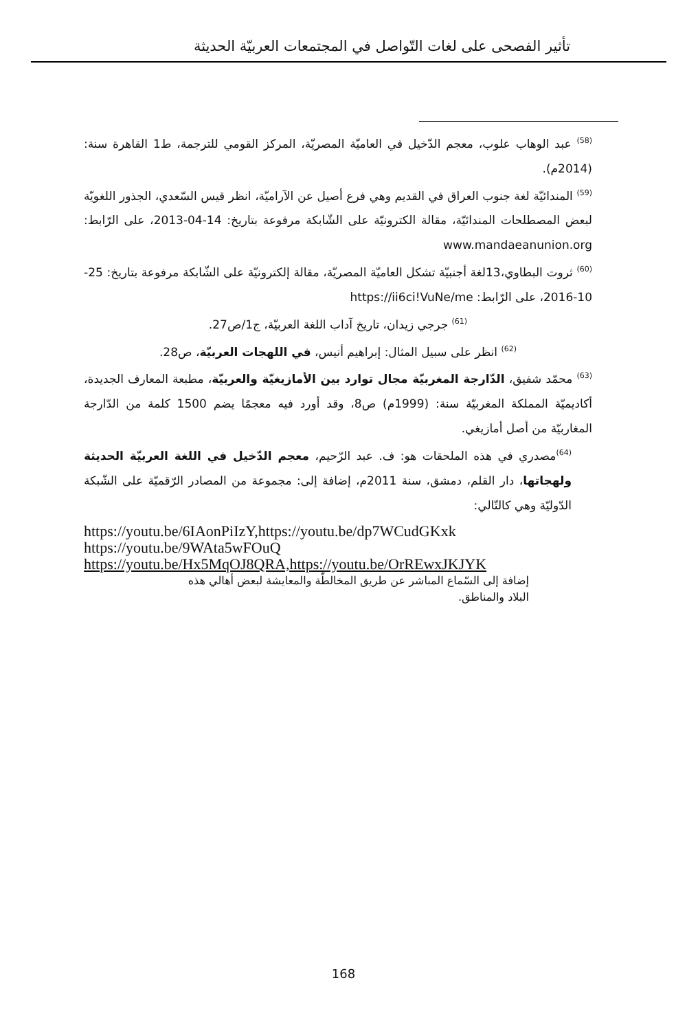تأثير الفصحى على لغات التّواصل في المجتمعات العربيّة الحديثة
<sup>(58)</sup> عبد الوهاب علوب، معجم الدّخيل في العاميّة المصريّة، المركز القومي للترجمة، ط1 القاهرة سنة: (2014م).
<sup>(59)</sup> المندائيّة لغة جنوب العراق في القديم وهي فرع أصيل عن الآراميّة، انظر قيس السّعدي، الجذور اللغويّة لبعض المصطلحات المندائيّة، مقالة الكترونيّة على الشّابكة مرفوعة بتاريخ: 14-04-2013، على الرّابط: www.mandaeanunion.org
<sup>(60)</sup> ثروت البطاوي،13لغة أجنبيّة تشكل العاميّة المصريّة، مقالة إلكترونيّة على الشّابكة مرفوعة بتاريخ: 25-10-2016، على الرّابط: https://ii6ci!VuNe/me
<sup>(61)</sup> جرجي زيدان، تاريخ آداب اللغة العربيّة، ج1/ص27.
<sup>(62)</sup> انظر على سبيل المثال: إبراهيم أنيس، في اللهجات العربيّة، ص28.
<sup>(63)</sup> محمّد شفيق، الدّارجة المغربيّة مجال توارد بين الأمازيغيّة والعربيّة، مطبعة المعارف الجديدة، أكاديميّة المملكة المغربيّة سنة: (1999م) ص8، وقد أورد فيه معجمًا يضم 1500 كلمة من الدّارجة المغاربيّة من أصل أمازيغي.
<sup>(64)</sup> مصدري في هذه الملحقات هو: ف. عبد الرّحيم، معجم الدّخيل في اللغة العربيّة الحديثة ولهجاتها، دار القلم، دمشق، سنة 2011م، إضافة إلى: مجموعة من المصادر الرّقميّة على الشّبكة الدّوليّة وهي كالتّالي:
https://youtu.be/6IAonPiIzY,https://youtu.be/dp7WCudGKxk
https://youtu.be/9WAta5wFOuQ
https://youtu.be/Hx5MqOJ8QRA,https://youtu.be/OrREwxJKJYK
إضافة إلى السّماع المباشر عن طريق المخالطّة والمعايشة لبعض أهالي هذه البلاد والمناطق.
168